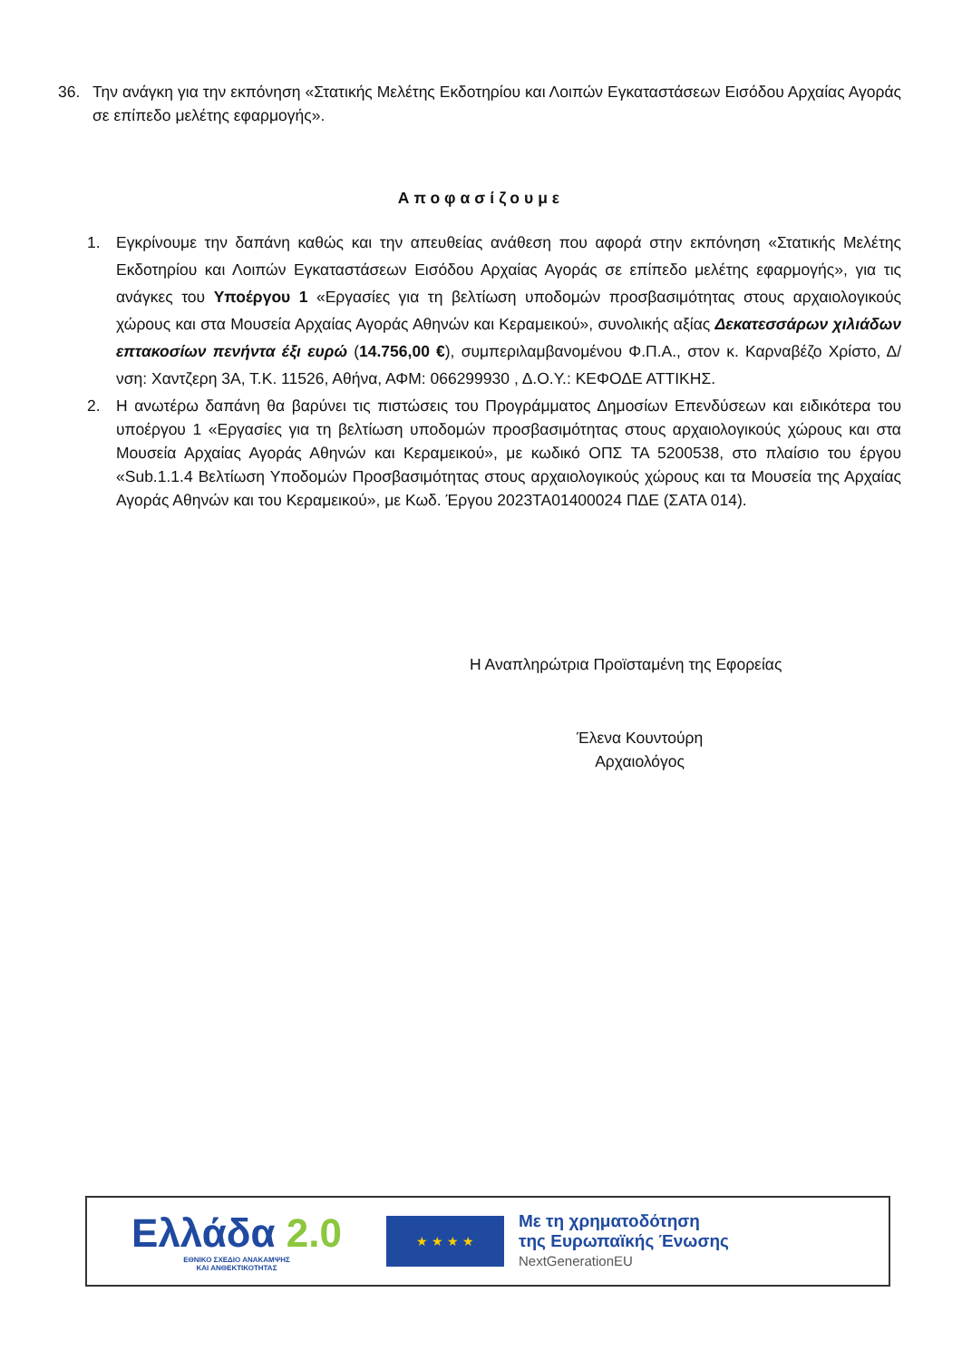36. Την ανάγκη για την εκπόνηση «Στατικής Μελέτης Εκδοτηρίου και Λοιπών Εγκαταστάσεων Εισόδου Αρχαίας Αγοράς σε επίπεδο μελέτης εφαρμογής».
Αποφασίζουμε
1. Εγκρίνουμε την δαπάνη καθώς και την απευθείας ανάθεση που αφορά στην εκπόνηση «Στατικής Μελέτης Εκδοτηρίου και Λοιπών Εγκαταστάσεων Εισόδου Αρχαίας Αγοράς σε επίπεδο μελέτης εφαρμογής», για τις ανάγκες του Υποέργου 1 «Εργασίες για τη βελτίωση υποδομών προσβασιμότητας στους αρχαιολογικούς χώρους και στα Μουσεία Αρχαίας Αγοράς Αθηνών και Κεραμεικού», συνολικής αξίας Δεκατεσσάρων χιλιάδων επτακοσίων πενήντα έξι ευρώ (14.756,00 €), συμπεριλαμβανομένου Φ.Π.Α., στον κ. Καρναβέζο Χρίστο, Δ/νση: Χαντζερη 3Α, Τ.Κ. 11526, Αθήνα, ΑΦΜ: 066299930 , Δ.Ο.Υ.: ΚΕΦΟΔΕ ΑΤΤΙΚΗΣ.
2. Η ανωτέρω δαπάνη θα βαρύνει τις πιστώσεις του Προγράμματος Δημοσίων Επενδύσεων και ειδικότερα του υποέργου 1 «Εργασίες για τη βελτίωση υποδομών προσβασιμότητας στους αρχαιολογικούς χώρους και στα Μουσεία Αρχαίας Αγοράς Αθηνών και Κεραμεικού», με κωδικό ΟΠΣ ΤΑ 5200538, στο πλαίσιο του έργου «Sub.1.1.4 Βελτίωση Υποδομών Προσβασιμότητας στους αρχαιολογικούς χώρους και τα Μουσεία της Αρχαίας Αγοράς Αθηνών και του Κεραμεικού», με Κωδ. Έργου 2023ΤΑ01400024 ΠΔΕ (ΣΑΤΑ 014).
Η Αναπληρώτρια Προϊσταμένη της Εφορείας
Έλενα Κουντούρη
Αρχαιολόγος
Ελλάδα 2.0
ΕΘΝΙΚΟ ΣΧΕΔΙΟ ΑΝΑΚΑΜΨΗΣ
ΚΑΙ ΑΝΘΕΚΤΙΚΟΤΗΤΑΣ
★ ★ ★ ★
Με τη χρηματοδότηση
της Ευρωπαϊκής Ένωσης
NextGenerationEU